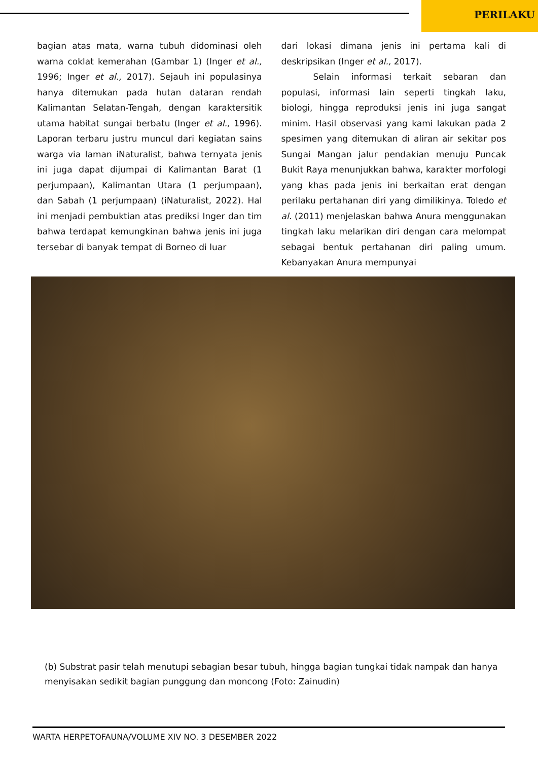PERILAKU
bagian atas mata, warna tubuh didominasi oleh warna coklat kemerahan (Gambar 1) (Inger et al., 1996; Inger et al., 2017). Sejauh ini populasinya hanya ditemukan pada hutan dataran rendah Kalimantan Selatan-Tengah, dengan karaktersitik utama habitat sungai berbatu (Inger et al., 1996). Laporan terbaru justru muncul dari kegiatan sains warga via laman iNaturalist, bahwa ternyata jenis ini juga dapat dijumpai di Kalimantan Barat (1 perjumpaan), Kalimantan Utara (1 perjumpaan), dan Sabah (1 perjumpaan) (iNaturalist, 2022). Hal ini menjadi pembuktian atas prediksi Inger dan tim bahwa terdapat kemungkinan bahwa jenis ini juga tersebar di banyak tempat di Borneo di luar
dari lokasi dimana jenis ini pertama kali di deskripsikan (Inger et al., 2017).
Selain informasi terkait sebaran dan populasi, informasi lain seperti tingkah laku, biologi, hingga reproduksi jenis ini juga sangat minim. Hasil observasi yang kami lakukan pada 2 spesimen yang ditemukan di aliran air sekitar pos Sungai Mangan jalur pendakian menuju Puncak Bukit Raya menunjukkan bahwa, karakter morfologi yang khas pada jenis ini berkaitan erat dengan perilaku pertahanan diri yang dimilikinya. Toledo et al. (2011) menjelaskan bahwa Anura menggunakan tingkah laku melarikan diri dengan cara melompat sebagai bentuk pertahanan diri paling umum. Kebanyakan Anura mempunyai
(b) Substrat pasir telah menutupi sebagian besar tubuh, hingga bagian tungkai tidak nampak dan hanya menyisakan sedikit bagian punggung dan moncong (Foto: Zainudin)
WARTA HERPETOFAUNA/VOLUME XIV NO. 3 DESEMBER 2022